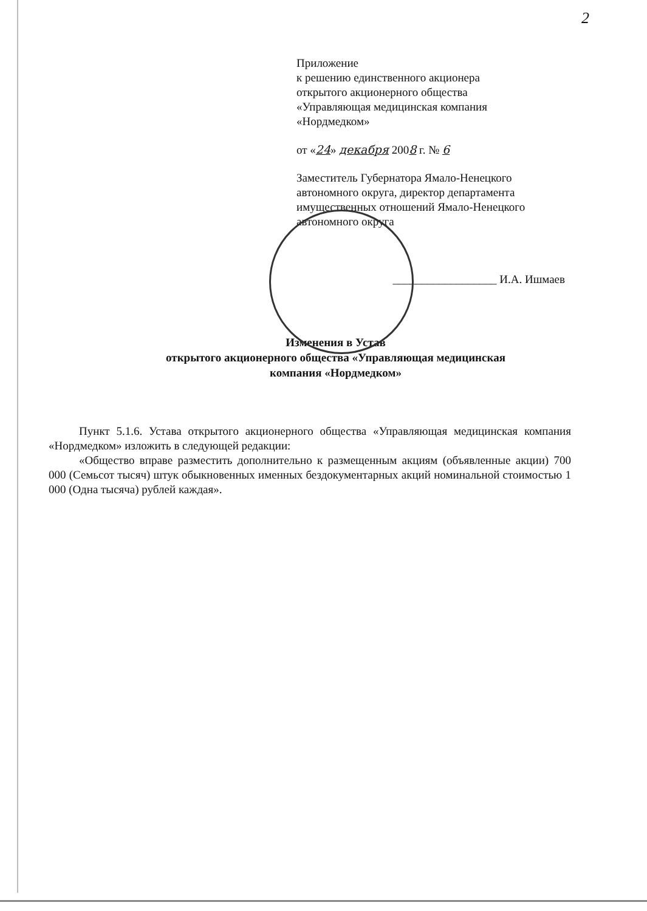2
Приложение
к решению единственного акционера
открытого акционерного общества
«Управляющая медицинская компания
«Нордмедком»
от «24» декабря 2008 г. № 6
Заместитель Губернатора Ямало-Ненецкого
автономного округа, директор департамента
имущественных отношений Ямало-Ненецкого
автономного округа
__________________ И.А. Ишмаев
Изменения в Устав
открытого акционерного общества «Управляющая медицинская
компания «Нордмедком»
Пункт 5.1.6. Устава открытого акционерного общества «Управляющая медицинская компания «Нордмедком» изложить в следующей редакции:
«Общество вправе разместить дополнительно к размещенным акциям (объявленные акции) 700 000 (Семьсот тысяч) штук обыкновенных именных бездокументарных акций номинальной стоимостью 1 000 (Одна тысяча) рублей каждая».